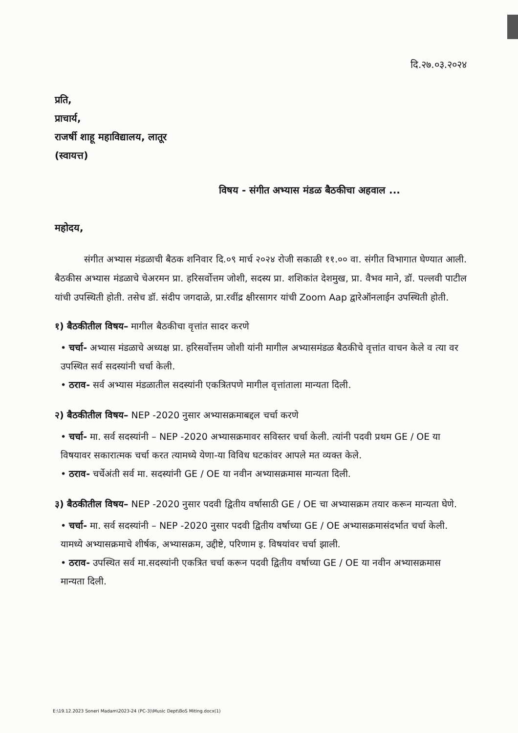दि.२७.०३.२०२४
प्रति,
प्राचार्य,
राजर्षी शाहू महाविद्यालय, लातूर
(स्वायत्त)
विषय - संगीत अभ्यास मंडळ बैठकीचा अहवाल ...
महोदय,
संगीत अभ्यास मंडळाची बैठक शनिवार दि.०९ मार्च २०२४ रोजी सकाळी ११.०० वा. संगीत विभागात घेण्यात आली. बैठकीस अभ्यास मंडळाचे चेअरमन प्रा. हरिसर्वोत्तम जोशी, सदस्य प्रा. शशिकांत देशमुख, प्रा. वैभव माने, डॉ. पल्लवी पाटील यांची उपस्थिती होती. तसेच डॉ. संदीप जगदाळे, प्रा.रवींद्र क्षीरसागर यांची Zoom Aap द्वारेऑनलाईन उपस्थिती होती.
१) बैठकीतील विषय– मागील बैठकीचा वृत्तांत सादर करणे
• चर्चा- अभ्यास मंडळाचे अध्यक्ष प्रा. हरिसर्वोत्तम जोशी यांनी मागील अभ्यासमंडळ बैठकीचे वृत्तांत वाचन केले व त्या वर उपस्थित सर्व सदस्यांनी चर्चा केली.
• ठराव- सर्व अभ्यास मंडळातील सदस्यांनी एकत्रितपणे मागील वृत्तांताला मान्यता दिली.
२) बैठकीतील विषय– NEP -2020 नुसार अभ्यासक्रमाबद्दल चर्चा करणे
• चर्चा- मा. सर्व सदस्यांनी – NEP -2020 अभ्यासक्रमावर सविस्तर चर्चा केली. त्यांनी पदवी प्रथम GE / OE या विषयावर सकारात्मक चर्चा करत त्यामध्ये येणा-या विविध घटकांवर आपले मत व्यक्त केले.
• ठराव- चर्चेअंती सर्व मा. सदस्यांनी GE / OE या नवीन अभ्यासक्रमास मान्यता दिली.
३) बैठकीतील विषय– NEP -2020 नुसार पदवी द्वितीय वर्षासाठी GE / OE चा अभ्यासक्रम तयार करून मान्यता घेणे.
• चर्चा- मा. सर्व सदस्यांनी – NEP -2020 नुसार पदवी द्वितीय वर्षाच्या GE / OE अभ्यासक्रमासंदर्भात चर्चा केली. यामध्ये अभ्यासक्रमाचे शीर्षक, अभ्यासक्रम, उद्दीष्टे, परिणाम इ. विषयांवर चर्चा झाली.
• ठराव- उपस्थित सर्व मा.सदस्यांनी एकत्रित चर्चा करून पदवी द्वितीय वर्षाच्या GE / OE या नवीन अभ्यासक्रमास मान्यता दिली.
E:\19.12.2023 Soneri Madam\2023-24 (PC-3)\Music Dept\BoS Miting.docx(1)